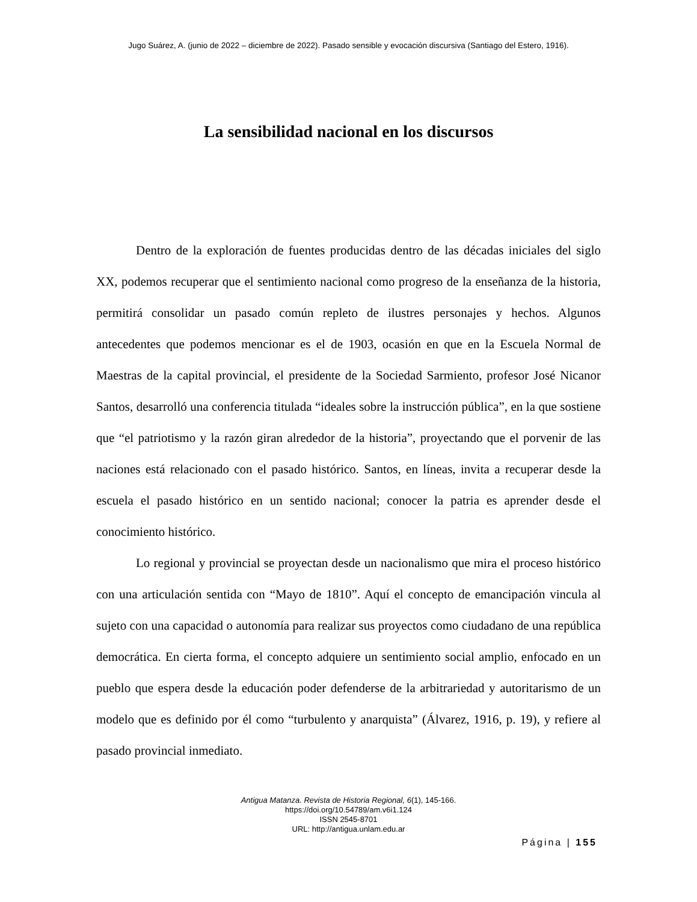Jugo Suárez, A. (junio de 2022 – diciembre de 2022). Pasado sensible y evocación discursiva (Santiago del Estero, 1916).
La sensibilidad nacional en los discursos
Dentro de la exploración de fuentes producidas dentro de las décadas iniciales del siglo XX, podemos recuperar que el sentimiento nacional como progreso de la enseñanza de la historia, permitirá consolidar un pasado común repleto de ilustres personajes y hechos. Algunos antecedentes que podemos mencionar es el de 1903, ocasión en que en la Escuela Normal de Maestras de la capital provincial, el presidente de la Sociedad Sarmiento, profesor José Nicanor Santos, desarrolló una conferencia titulada “ideales sobre la instrucción pública”, en la que sostiene que “el patriotismo y la razón giran alrededor de la historia”, proyectando que el porvenir de las naciones está relacionado con el pasado histórico. Santos, en líneas, invita a recuperar desde la escuela el pasado histórico en un sentido nacional; conocer la patria es aprender desde el conocimiento histórico.
Lo regional y provincial se proyectan desde un nacionalismo que mira el proceso histórico con una articulación sentida con “Mayo de 1810”. Aquí el concepto de emancipación vincula al sujeto con una capacidad o autonomía para realizar sus proyectos como ciudadano de una república democrática. En cierta forma, el concepto adquiere un sentimiento social amplio, enfocado en un pueblo que espera desde la educación poder defenderse de la arbitrariedad y autoritarismo de un modelo que es definido por él como “turbulento y anarquista” (Álvarez, 1916, p. 19), y refiere al pasado provincial inmediato.
Antigua Matanza. Revista de Historia Regional, 6(1), 145-166.
https://doi.org/10.54789/am.v6i1.124
ISSN 2545-8701
URL: http://antigua.unlam.edu.ar
Página | 155